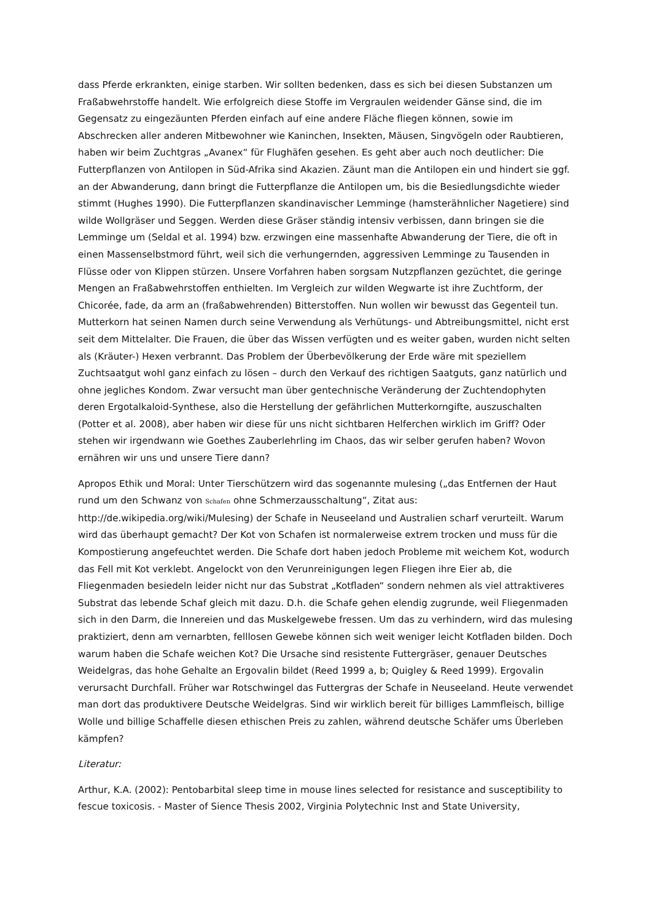dass Pferde erkrankten, einige starben. Wir sollten bedenken, dass es sich bei diesen Substanzen um Fraßabwehrstoffe handelt. Wie erfolgreich diese Stoffe im Vergraulen weidender Gänse sind, die im Gegensatz zu eingezäunten Pferden einfach auf eine andere Fläche fliegen können, sowie im Abschrecken aller anderen Mitbewohner wie Kaninchen, Insekten, Mäusen, Singvögeln oder Raubtieren, haben wir beim Zuchtgras „Avanex“ für Flughäfen gesehen. Es geht aber auch noch deutlicher: Die Futterpflanzen von Antilopen in Süd-Afrika sind Akazien. Zäunt man die Antilopen ein und hindert sie ggf. an der Abwanderung, dann bringt die Futterpflanze die Antilopen um, bis die Besiedlungsdichte wieder stimmt (Hughes 1990). Die Futterpflanzen skandinavischer Lemminge (hamsterähnlicher Nagetiere) sind wilde Wollgräser und Seggen. Werden diese Gräser ständig intensiv verbissen, dann bringen sie die Lemminge um (Seldal et al. 1994) bzw. erzwingen eine massenhafte Abwanderung der Tiere, die oft in einen Massenselbstmord führt, weil sich die verhungernden, aggressiven Lemminge zu Tausenden in Flüsse oder von Klippen stürzen. Unsere Vorfahren haben sorgsam Nutzpflanzen gezüchtet, die geringe Mengen an Fraßabwehrstoffen enthielten. Im Vergleich zur wilden Wegwarte ist ihre Zuchtform, der Chicorée, fade, da arm an (fraßabwehrenden) Bitterstoffen. Nun wollen wir bewusst das Gegenteil tun. Mutterkorn hat seinen Namen durch seine Verwendung als Verhütungs- und Abtreibungsmittel, nicht erst seit dem Mittelalter. Die Frauen, die über das Wissen verfügten und es weiter gaben, wurden nicht selten als (Kräuter-) Hexen verbrannt. Das Problem der Überbevölkerung der Erde wäre mit speziellem Zuchtsaatgut wohl ganz einfach zu lösen – durch den Verkauf des richtigen Saatguts, ganz natürlich und ohne jegliches Kondom. Zwar versucht man über gentechnische Veränderung der Zuchtendophyten deren Ergotalkaloid-Synthese, also die Herstellung der gefährlichen Mutterkorngifte, auszuschalten (Potter et al. 2008), aber haben wir diese für uns nicht sichtbaren Helferchen wirklich im Griff? Oder stehen wir irgendwann wie Goethes Zauberlehrling im Chaos, das wir selber gerufen haben? Wovon ernähren wir uns und unsere Tiere dann?
Apropos Ethik und Moral: Unter Tierschützern wird das sogenannte mulesing („das Entfernen der Haut rund um den Schwanz von Schafen ohne Schmerzausschaltung“, Zitat aus: http://de.wikipedia.org/wiki/Mulesing) der Schafe in Neuseeland und Australien scharf verurteilt. Warum wird das überhaupt gemacht? Der Kot von Schafen ist normalerweise extrem trocken und muss für die Kompostierung angefeuchtet werden. Die Schafe dort haben jedoch Probleme mit weichem Kot, wodurch das Fell mit Kot verklebt. Angelockt von den Verunreinigungen legen Fliegen ihre Eier ab, die Fliegenmaden besiedeln leider nicht nur das Substrat „Kotfladen“ sondern nehmen als viel attraktiveres Substrat das lebende Schaf gleich mit dazu. D.h. die Schafe gehen elendig zugrunde, weil Fliegenmaden sich in den Darm, die Innereien und das Muskelgewebe fressen. Um das zu verhindern, wird das mulesing praktiziert, denn am vernarbten, felllosen Gewebe können sich weit weniger leicht Kotfladen bilden. Doch warum haben die Schafe weichen Kot? Die Ursache sind resistente Futtergräser, genauer Deutsches Weidelgras, das hohe Gehalte an Ergovalin bildet (Reed 1999 a, b; Quigley & Reed 1999). Ergovalin verursacht Durchfall. Früher war Rotschwingel das Futtergras der Schafe in Neuseeland. Heute verwendet man dort das produktivere Deutsche Weidelgras. Sind wir wirklich bereit für billiges Lammfleisch, billige Wolle und billige Schaffelle diesen ethischen Preis zu zahlen, während deutsche Schäfer ums Überleben kämpfen?
Literatur:
Arthur, K.A. (2002): Pentobarbital sleep time in mouse lines selected for resistance and susceptibility to fescue toxicosis. - Master of Sience Thesis 2002, Virginia Polytechnic Inst and State University,